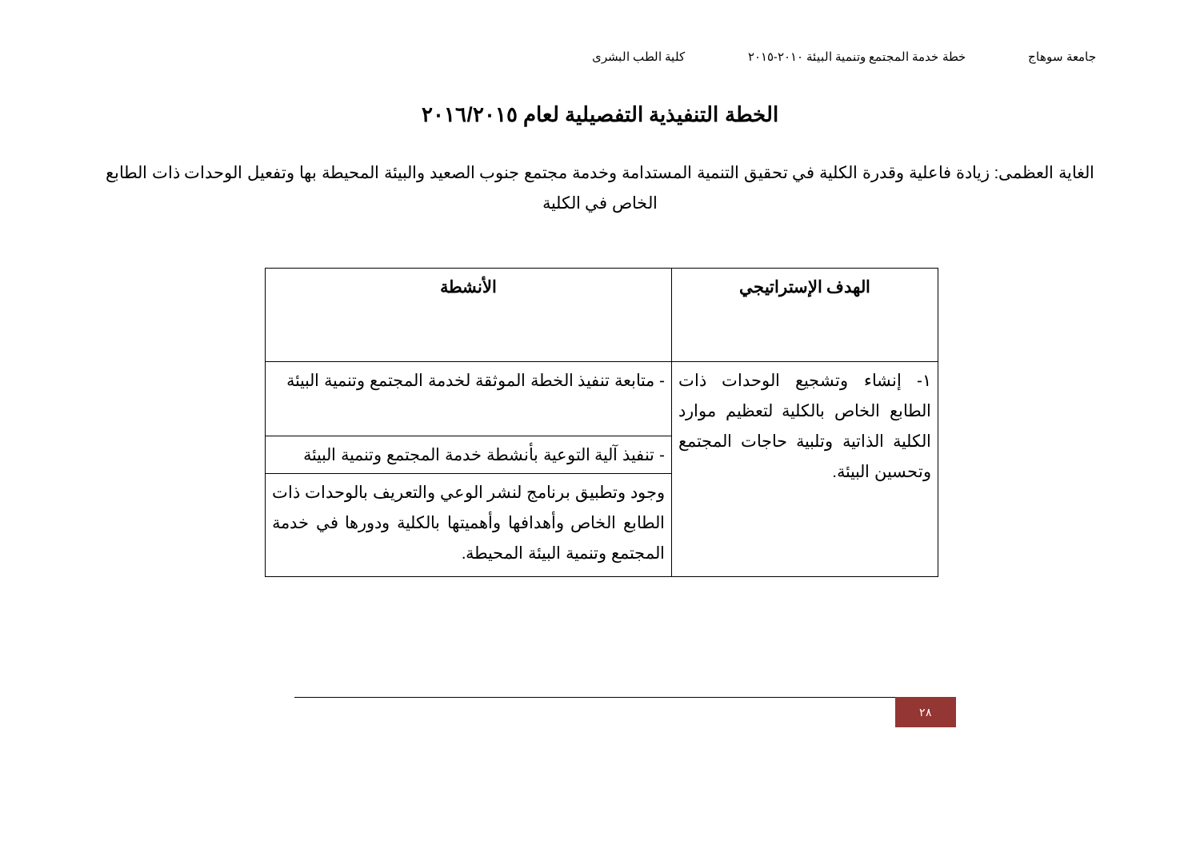جامعة سوهاج خطة خدمة المجتمع وتنمية البيئة ٢٠١٠-٢٠١٥ كلية الطب البشرى
الخطة التنفيذية التفصيلية لعام ٢٠١٦/٢٠١٥
الغاية العظمى: زيادة فاعلية وقدرة الكلية في تحقيق التنمية المستدامة وخدمة مجتمع جنوب الصعيد والبيئة المحيطة بها وتفعيل الوحدات ذات الطابع الخاص في الكلية
| الهدف الإستراتيجي | الأنشطة |
| --- | --- |
| ١- إنشاء وتشجيع الوحدات ذات الطابع الخاص بالكلية لتعظيم موارد الكلية الذاتية وتلبية حاجات المجتمع وتحسين البيئة. | - متابعة تنفيذ الخطة الموثقة لخدمة المجتمع وتنمية البيئة |
| | - تنفيذ آلية التوعية بأنشطة خدمة المجتمع وتنمية البيئة |
| | وجود وتطبيق برنامج لنشر الوعي والتعريف بالوحدات ذات الطابع الخاص وأهدافها وأهميتها بالكلية ودورها في خدمة المجتمع وتنمية البيئة المحيطة. |
٢٨